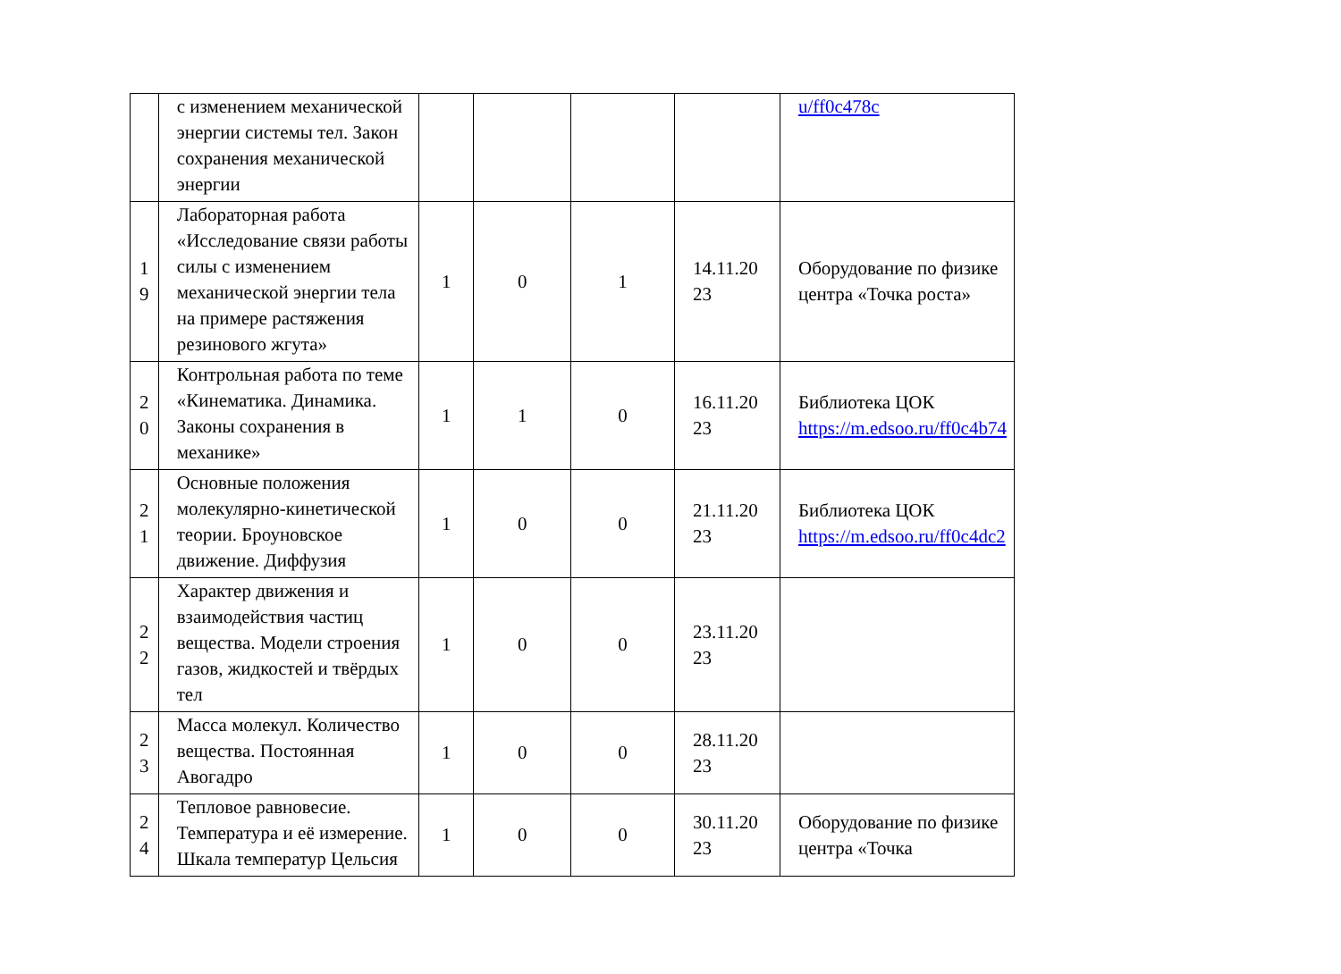| | с изменением механической энергии системы тел. Закон сохранения механической энергии | | | | | u/ff0c478c |
| 1 9 | Лабораторная работа «Исследование связи работы силы с изменением механической энергии тела на примере растяжения резинового жгута» | 1 | 0 | 1 | 14.11.20 23 | Оборудование по физике центра «Точка роста» |
| 2 0 | Контрольная работа по теме «Кинематика. Динамика. Законы сохранения в механике» | 1 | 1 | 0 | 16.11.20 23 | Библиотека ЦОК https://m.edsoo.ru/ff0c4b74 |
| 2 1 | Основные положения молекулярно-кинетической теории. Броуновское движение. Диффузия | 1 | 0 | 0 | 21.11.20 23 | Библиотека ЦОК https://m.edsoo.ru/ff0c4dc2 |
| 2 2 | Характер движения и взаимодействия частиц вещества. Модели строения газов, жидкостей и твёрдых тел | 1 | 0 | 0 | 23.11.20 23 | |
| 2 3 | Масса молекул. Количество вещества. Постоянная Авогадро | 1 | 0 | 0 | 28.11.20 23 | |
| 2 4 | Тепловое равновесие. Температура и её измерение. Шкала температур Цельсия | 1 | 0 | 0 | 30.11.20 23 | Оборудование по физике центра «Точка |